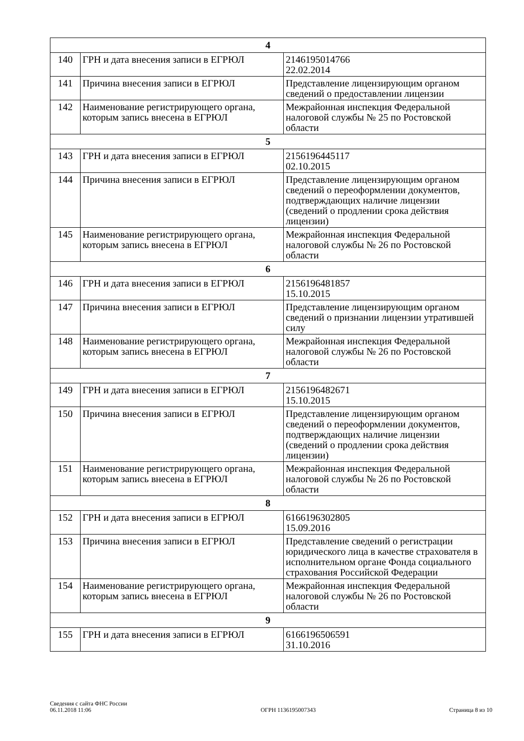| 4 | | |
| 140 | ГРН и дата внесения записи в ЕГРЮЛ | 2146195014766 22.02.2014 |
| 141 | Причина внесения записи в ЕГРЮЛ | Представление лицензирующим органом сведений о предоставлении лицензии |
| 142 | Наименование регистрирующего органа, которым запись внесена в ЕГРЮЛ | Межрайонная инспекция Федеральной налоговой службы № 25 по Ростовской области |
| 5 | | |
| 143 | ГРН и дата внесения записи в ЕГРЮЛ | 2156196445117 02.10.2015 |
| 144 | Причина внесения записи в ЕГРЮЛ | Представление лицензирующим органом сведений о переоформлении документов, подтверждающих наличие лицензии (сведений о продлении срока действия лицензии) |
| 145 | Наименование регистрирующего органа, которым запись внесена в ЕГРЮЛ | Межрайонная инспекция Федеральной налоговой службы № 26 по Ростовской области |
| 6 | | |
| 146 | ГРН и дата внесения записи в ЕГРЮЛ | 2156196481857 15.10.2015 |
| 147 | Причина внесения записи в ЕГРЮЛ | Представление лицензирующим органом сведений о признании лицензии утратившей силу |
| 148 | Наименование регистрирующего органа, которым запись внесена в ЕГРЮЛ | Межрайонная инспекция Федеральной налоговой службы № 26 по Ростовской области |
| 7 | | |
| 149 | ГРН и дата внесения записи в ЕГРЮЛ | 2156196482671 15.10.2015 |
| 150 | Причина внесения записи в ЕГРЮЛ | Представление лицензирующим органом сведений о переоформлении документов, подтверждающих наличие лицензии (сведений о продлении срока действия лицензии) |
| 151 | Наименование регистрирующего органа, которым запись внесена в ЕГРЮЛ | Межрайонная инспекция Федеральной налоговой службы № 26 по Ростовской области |
| 8 | | |
| 152 | ГРН и дата внесения записи в ЕГРЮЛ | 6166196302805 15.09.2016 |
| 153 | Причина внесения записи в ЕГРЮЛ | Представление сведений о регистрации юридического лица в качестве страхователя в исполнительном органе Фонда социального страхования Российской Федерации |
| 154 | Наименование регистрирующего органа, которым запись внесена в ЕГРЮЛ | Межрайонная инспекция Федеральной налоговой службы № 26 по Ростовской области |
| 9 | | |
| 155 | ГРН и дата внесения записи в ЕГРЮЛ | 6166196506591 31.10.2016 |
Сведения с сайта ФНС России
06.11.2018 11:06
ОГРН 1136195007343
Страница 8 из 10